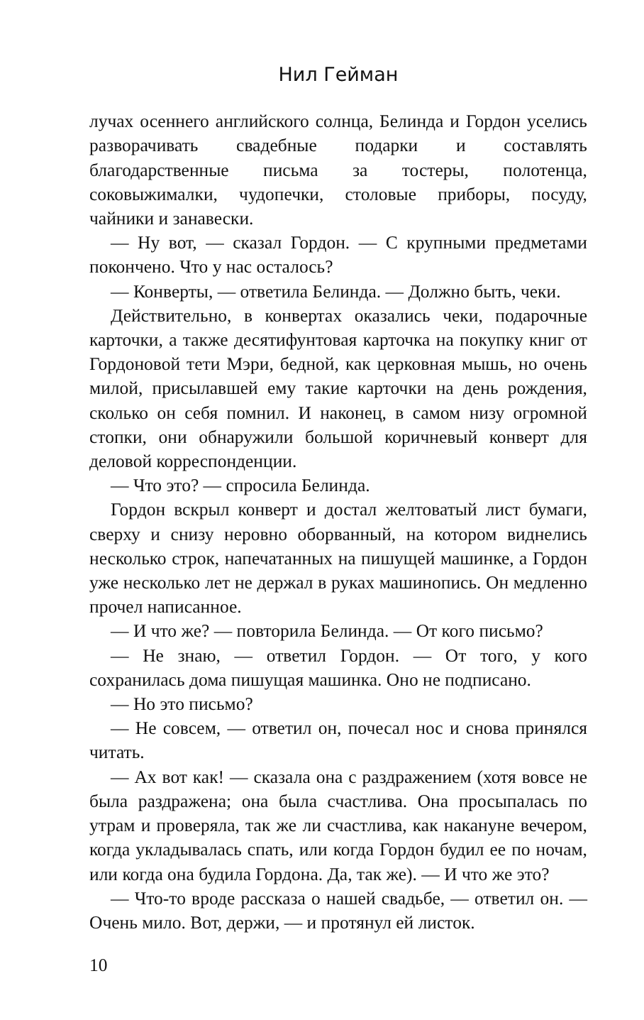Нил Гейман
лучах осеннего английского солнца, Белинда и Гордон уселись разворачивать свадебные подарки и составлять благодарственные письма за тостеры, полотенца, соковыжималки, чудопечки, столовые приборы, посуду, чайники и занавески.
— Ну вот, — сказал Гордон. — С крупными предметами покончено. Что у нас осталось?
— Конверты, — ответила Белинда. — Должно быть, чеки.
Действительно, в конвертах оказались чеки, подарочные карточки, а также десятифунтовая карточка на покупку книг от Гордоновой тети Мэри, бедной, как церковная мышь, но очень милой, присылавшей ему такие карточки на день рождения, сколько он себя помнил. И наконец, в самом низу огромной стопки, они обнаружили большой коричневый конверт для деловой корреспонденции.
— Что это? — спросила Белинда.
Гордон вскрыл конверт и достал желтоватый лист бумаги, сверху и снизу неровно оборванный, на котором виднелись несколько строк, напечатанных на пишущей машинке, а Гордон уже несколько лет не держал в руках машинопись. Он медленно прочел написанное.
— И что же? — повторила Белинда. — От кого письмо?
— Не знаю, — ответил Гордон. — От того, у кого сохранилась дома пишущая машинка. Оно не подписано.
— Но это письмо?
— Не совсем, — ответил он, почесал нос и снова принялся читать.
— Ах вот как! — сказала она с раздражением (хотя вовсе не была раздражена; она была счастлива. Она просыпалась по утрам и проверяла, так же ли счастлива, как накануне вечером, когда укладывалась спать, или когда Гордон будил ее по ночам, или когда она будила Гордона. Да, так же). — И что же это?
— Что-то вроде рассказа о нашей свадьбе, — ответил он. — Очень мило. Вот, держи, — и протянул ей листок.
10